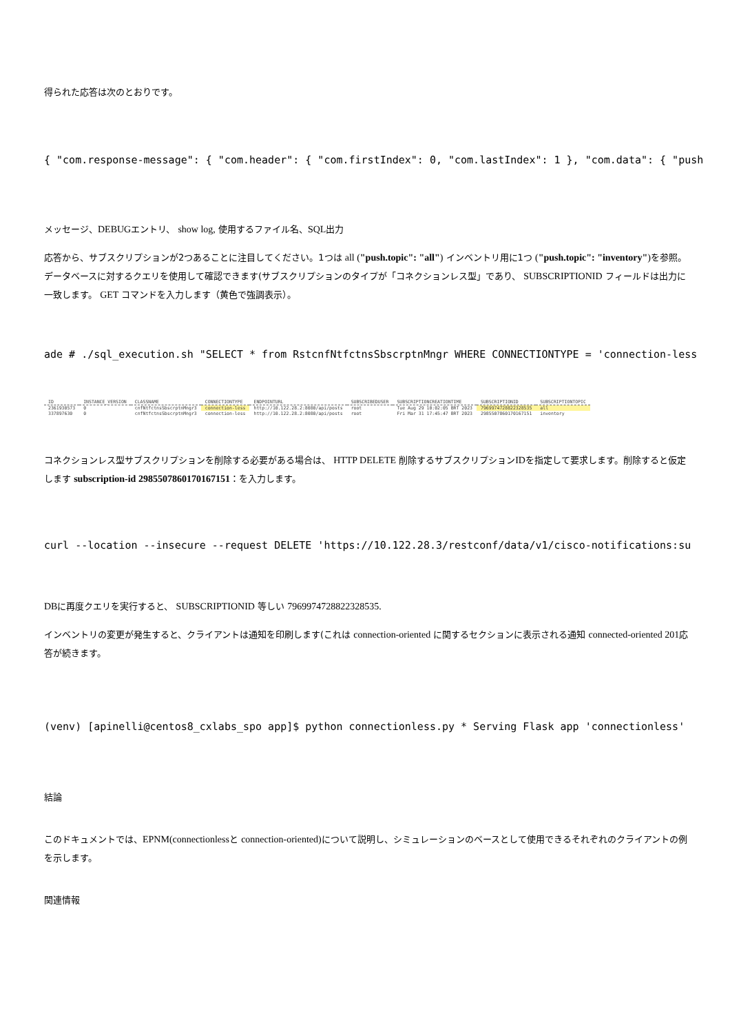得られた応答は次のとおりです。
{ "com.response-message": { "com.header": { "com.firstIndex": 0, "com.lastIndex": 1 }, "com.data": { "push
メッセージ、DEBUGエントリ、 show log, 使用するファイル名、SQL出力
応答から、サブスクリプションが2つあることに注目してください。1つは all ("push.topic": "all") インベントリ用に1つ ("push.topic": "inventory") を参照。データベースに対するクエリを使用して確認できます(サブスクリプションのタイプが「コネクションレス型」であり、 SUBSCRIPTIONID フィールドは出力に一致します。 GET コマンドを入力します（黄色で強調表示）。
ade # ./sql_execution.sh "SELECT * from RstcnfNtfctnsSbscrptnMngr WHERE CONNECTIONTYPE = 'connection-less
| ID | INSTANCE_VERSION | CLASSNAME | CONNECTIONTYPE | ENDPOINTURL | SUBSCRIBEDUSER | SUBSCRIPTIONCREATIONTIME | SUBSCRIPTIONID | SUBSCRIPTIONTOPIC |
| --- | --- | --- | --- | --- | --- | --- | --- | --- |
| 2361930573 | 0 | cnfNtfctnsSbscrptnMngr3 | connection-less | http://10.122.28.2:8080/api/posts | root | Tue Aug 29 10:02:05 BRT 2023 | 7969974728822328535 | all |
| 337897630 | 0 | cnfNtfctnsSbscrptnMngr3 | connection-less | http://10.122.28.2:8080/api/posts | root | Fri Mar 31 17:45:47 BRT 2023 | 2985507860170167151 | inventory |
コネクションレス型サブスクリプションを削除する必要がある場合は、 HTTP DELETE 削除するサブスクリプションIDを指定して要求します。削除すると仮定します subscription-id 2985507860170167151：を入力します。
curl --location --insecure --request DELETE 'https://10.122.28.3/restconf/data/v1/cisco-notifications:su
DBに再度クエリを実行すると、 SUBSCRIPTIONID 等しい 7969974728822328535.
インベントリの変更が発生すると、クライアントは通知を印刷します(これは connection-oriented に関するセクションに表示される通知 connected-oriented 201応答が続きます。
(venv) [apinelli@centos8_cxlabs_spo app]$ python connectionless.py * Serving Flask app 'connectionless'
結論
このドキュメントでは、EPNM(connectionlessと connection-oriented) について説明し、シミュレーションのベースとして使用できるそれぞれのクライアントの例を示します。
関連情報